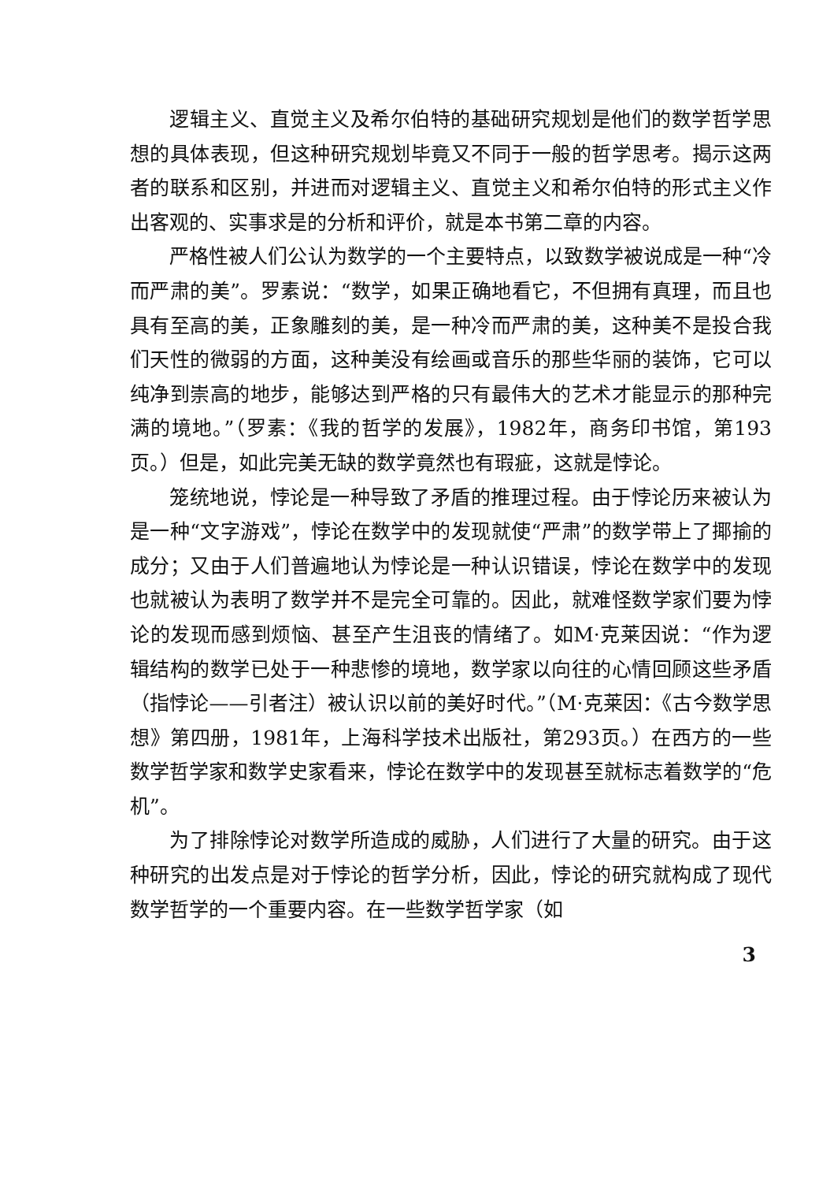逻辑主义、直觉主义及希尔伯特的基础研究规划是他们的数学哲学思想的具体表现，但这种研究规划毕竟又不同于一般的哲学思考。揭示这两者的联系和区别，并进而对逻辑主义、直觉主义和希尔伯特的形式主义作出客观的、实事求是的分析和评价，就是本书第二章的内容。
严格性被人们公认为数学的一个主要特点，以致数学被说成是一种“冷而严肃的美”。罗素说：“数学，如果正确地看它，不但拥有真理，而且也具有至高的美，正象雕刻的美，是一种冷而严肃的美，这种美不是投合我们天性的微弱的方面，这种美没有绘画或音乐的那些华丽的装饰，它可以纯净到崇高的地步，能够达到严格的只有最伟大的艺术才能显示的那种完满的境地。”（罗素：《我的哲学的发展》，1982年，商务印书馆，第193页。）但是，如此完美无缺的数学竟然也有瑕疵，这就是悖论。
笼统地说，悖论是一种导致了矛盾的推理过程。由于悖论历来被认为是一种“文字游戏”，悖论在数学中的发现就使“严肃”的数学带上了揶揄的成分；又由于人们普遍地认为悖论是一种认识错误，悖论在数学中的发现也就被认为表明了数学并不是完全可靠的。因此，就难怪数学家们要为悖论的发现而感到烦恼、甚至产生沮丧的情绪了。如M·克莱因说：“作为逻辑结构的数学已处于一种悲惨的境地，数学家以向往的心情回顾这些矛盾（指悖论——引者注）被认识以前的美好时代。”（M·克莱因：《古今数学思想》第四册，1981年，上海科学技术出版社，第293页。）在西方的一些数学哲学家和数学史家看来，悖论在数学中的发现甚至就标志着数学的“危机”。
为了排除悖论对数学所造成的威胁，人们进行了大量的研究。由于这种研究的出发点是对于悖论的哲学分析，因此，悖论的研究就构成了现代数学哲学的一个重要内容。在一些数学哲学家（如
3